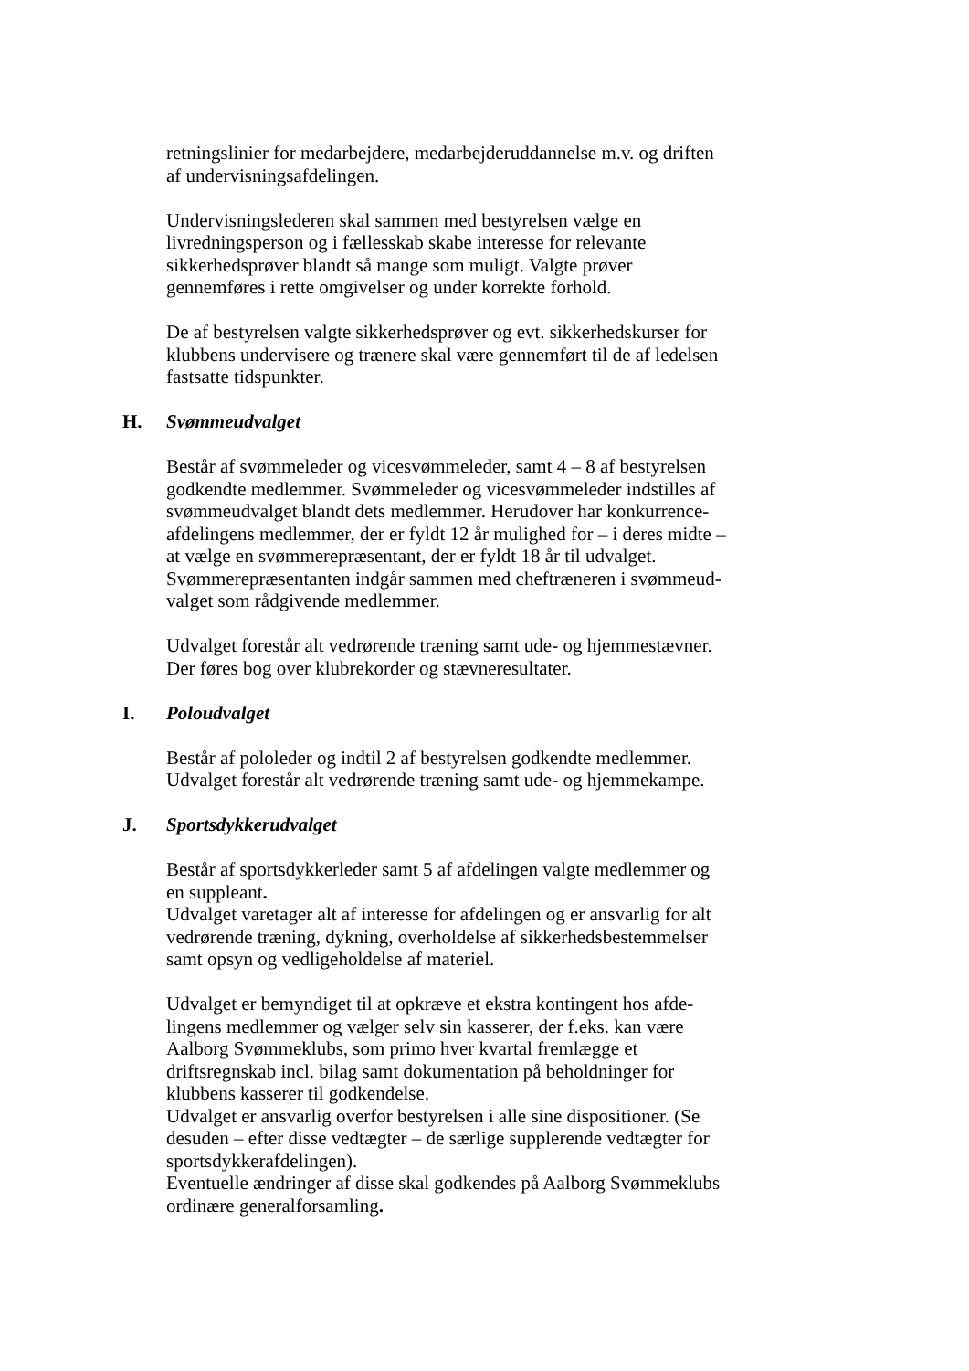retningslinier for medarbejdere, medarbejderuddannelse m.v. og driften
af undervisningsafdelingen.
Undervisningslederen skal sammen med bestyrelsen vælge en
livredningsperson og i fællesskab skabe interesse for relevante
sikkerhedsprøver blandt så mange som muligt. Valgte prøver
gennemføres i rette omgivelser og under korrekte forhold.
De af bestyrelsen valgte sikkerhedsprøver og evt. sikkerhedskurser for
klubbens undervisere og trænere skal være gennemført til de af ledelsen
fastsatte tidspunkter.
H. Svømmeudvalget
Består af svømmeleder og vicesvømmeleder, samt 4 – 8 af bestyrelsen
godkendte medlemmer. Svømmeleder og vicesvømmeleder indstilles af
svømmeudvalget blandt dets medlemmer. Herudover har konkurrence-
afdelingens medlemmer, der er fyldt 12 år mulighed for – i deres midte –
at vælge en svømmerepræsentant, der er fyldt 18 år til udvalget.
Svømmerepræsentanten indgår sammen med cheftræneren i svømmeud-
valget som rådgivende medlemmer.
Udvalget forestår alt vedrørende træning samt ude- og hjemmestævner.
Der føres bog over klubrekorder og stævneresultater.
I. Poloudvalget
Består af pololeder og indtil 2 af bestyrelsen godkendte medlemmer.
Udvalget forestår alt vedrørende træning samt ude- og hjemmekampe.
J. Sportsdykkerudvalget
Består af sportsdykkerleder samt 5 af afdelingen valgte medlemmer og
en suppleant.
Udvalget varetager alt af interesse for afdelingen og er ansvarlig for alt
vedrørende træning, dykning, overholdelse af sikkerhedsbestemmelser
samt opsyn og vedligeholdelse af materiel.
Udvalget er bemyndiget til at opkræve et ekstra kontingent hos afde-
lingens medlemmer og vælger selv sin kasserer, der f.eks. kan være
Aalborg Svømmeklubs, som primo hver kvartal fremlægge et
driftsregnskab incl. bilag samt dokumentation på beholdninger for
klubbens kasserer til godkendelse.
Udvalget er ansvarlig overfor bestyrelsen i alle sine dispositioner. (Se
desuden – efter disse vedtægter – de særlige supplerende vedtægter for
sportsdykkerafdelingen).
Eventuelle ændringer af disse skal godkendes på Aalborg Svømmeklubs
ordinære generalforsamling.